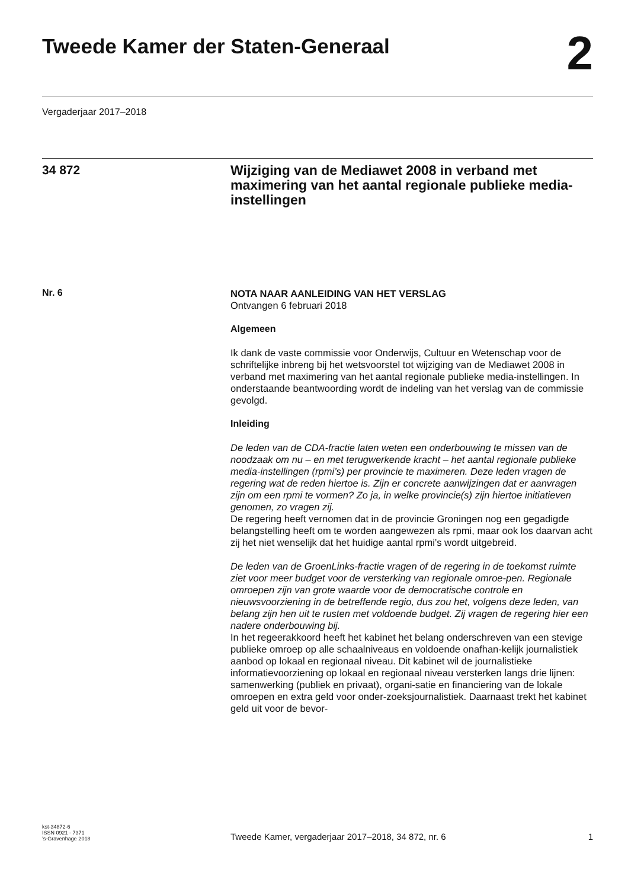Tweede Kamer der Staten-Generaal
2
Vergaderjaar 2017–2018
34 872
Wijziging van de Mediawet 2008 in verband met maximering van het aantal regionale publieke media-instellingen
Nr. 6
NOTA NAAR AANLEIDING VAN HET VERSLAG
Ontvangen 6 februari 2018
Algemeen
Ik dank de vaste commissie voor Onderwijs, Cultuur en Wetenschap voor de schriftelijke inbreng bij het wetsvoorstel tot wijziging van de Mediawet 2008 in verband met maximering van het aantal regionale publieke media-instellingen. In onderstaande beantwoording wordt de indeling van het verslag van de commissie gevolgd.
Inleiding
De leden van de CDA-fractie laten weten een onderbouwing te missen van de noodzaak om nu – en met terugwerkende kracht – het aantal regionale publieke media-instellingen (rpmi’s) per provincie te maximeren. Deze leden vragen de regering wat de reden hiertoe is. Zijn er concrete aanwijzingen dat er aanvragen zijn om een rpmi te vormen? Zo ja, in welke provincie(s) zijn hiertoe initiatieven genomen, zo vragen zij.
De regering heeft vernomen dat in de provincie Groningen nog een gegadigde belangstelling heeft om te worden aangewezen als rpmi, maar ook los daarvan acht zij het niet wenselijk dat het huidige aantal rpmi’s wordt uitgebreid.
De leden van de GroenLinks-fractie vragen of de regering in de toekomst ruimte ziet voor meer budget voor de versterking van regionale omroe-pen. Regionale omroepen zijn van grote waarde voor de democratische controle en nieuwsvoorziening in de betreffende regio, dus zou het, volgens deze leden, van belang zijn hen uit te rusten met voldoende budget. Zij vragen de regering hier een nadere onderbouwing bij.
In het regeerakkoord heeft het kabinet het belang onderschreven van een stevige publieke omroep op alle schaalniveaus en voldoende onafhan-kelijk journalistiek aanbod op lokaal en regionaal niveau. Dit kabinet wil de journalistieke informatievoorziening op lokaal en regionaal niveau versterken langs drie lijnen: samenwerking (publiek en privaat), organi-satie en financiering van de lokale omroepen en extra geld voor onder-zoeksjournalistiek. Daarnaast trekt het kabinet geld uit voor de bevor-
kst-34872-6
ISSN 0921 - 7371
’s-Gravenhage 2018
Tweede Kamer, vergaderjaar 2017–2018, 34 872, nr. 6
1